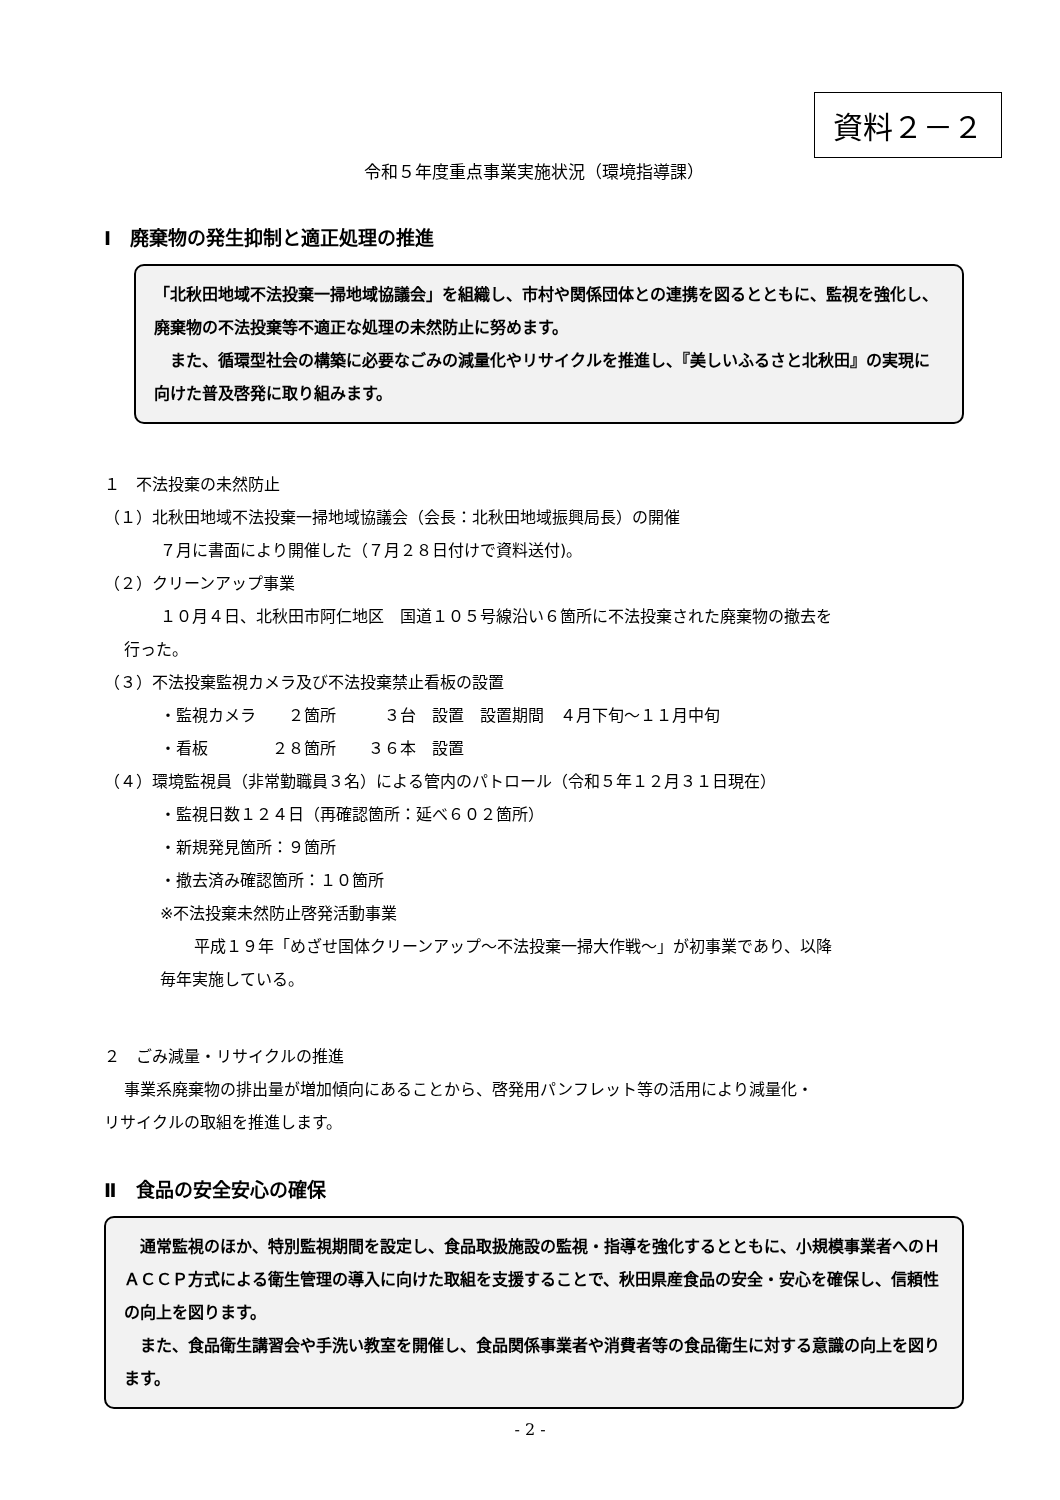資料２－２
令和５年度重点事業実施状況（環境指導課）
Ⅰ　廃棄物の発生抑制と適正処理の推進
「北秋田地域不法投棄一掃地域協議会」を組織し、市村や関係団体との連携を図るとともに、監視を強化し、廃棄物の不法投棄等不適正な処理の未然防止に努めます。
　また、循環型社会の構築に必要なごみの減量化やリサイクルを推進し、『美しいふるさと北秋田』の実現に向けた普及啓発に取り組みます。
１　不法投棄の未然防止
（１）北秋田地域不法投棄一掃地域協議会（会長：北秋田地域振興局長）の開催
７月に書面により開催した（７月２８日付けで資料送付)。
（２）クリーンアップ事業
１０月４日、北秋田市阿仁地区　国道１０５号線沿い６箇所に不法投棄された廃棄物の撤去を
行った。
（３）不法投棄監視カメラ及び不法投棄禁止看板の設置
・監視カメラ　　２箇所　　　３台　設置　設置期間　４月下旬～１１月中旬
・看板　　　　２８箇所　　３６本　設置
（４）環境監視員（非常勤職員３名）による管内のパトロール（令和５年１２月３１日現在）
・監視日数１２４日（再確認箇所：延べ６０２箇所）
・新規発見箇所：９箇所
・撤去済み確認箇所：１０箇所
※不法投棄未然防止啓発活動事業
平成１９年「めざせ国体クリーンアップ～不法投棄一掃大作戦～」が初事業であり、以降
毎年実施している。
２　ごみ減量・リサイクルの推進
事業系廃棄物の排出量が増加傾向にあることから、啓発用パンフレット等の活用により減量化・
リサイクルの取組を推進します。
Ⅱ　食品の安全安心の確保
　通常監視のほか、特別監視期間を設定し、食品取扱施設の監視・指導を強化するとともに、小規模事業者へのＨＡＣＣＰ方式による衛生管理の導入に向けた取組を支援することで、秋田県産食品の安全・安心を確保し、信頼性の向上を図ります。
　また、食品衛生講習会や手洗い教室を開催し、食品関係事業者や消費者等の食品衛生に対する意識の向上を図ります。
- 2 -